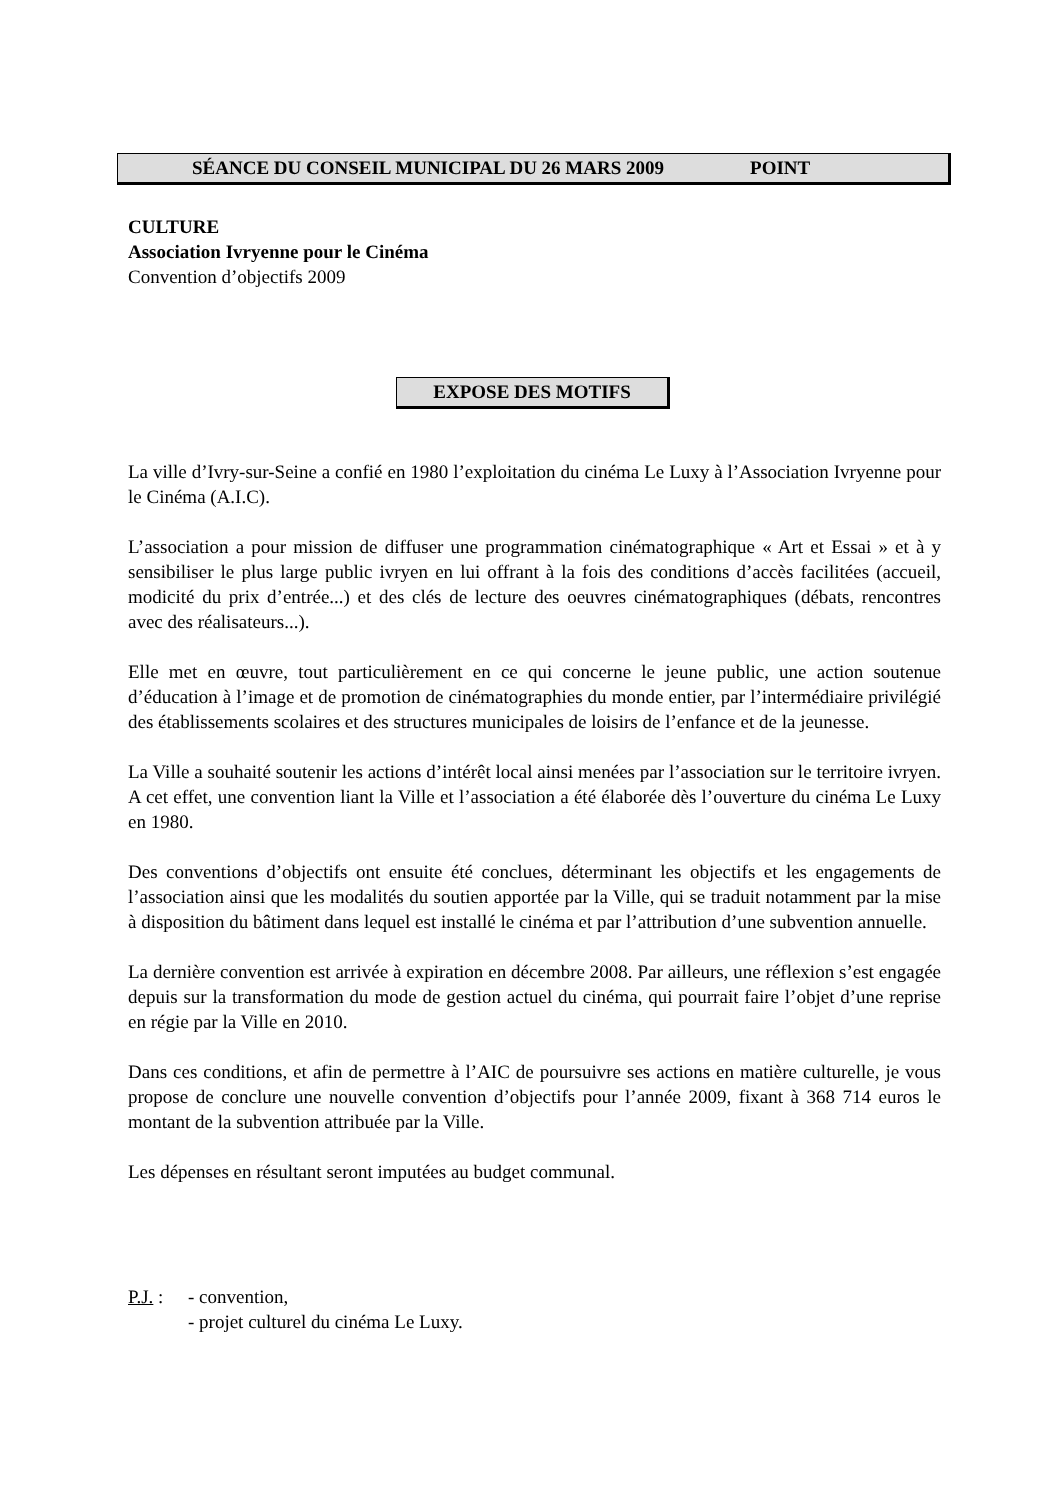SÉANCE DU CONSEIL MUNICIPAL DU 26 MARS 2009 POINT
CULTURE
Association Ivryenne pour le Cinéma
Convention d’objectifs 2009
EXPOSE DES MOTIFS
La ville d’Ivry-sur-Seine a confié en 1980 l’exploitation du cinéma Le Luxy à l’Association Ivryenne pour le Cinéma (A.I.C).
L’association a pour mission de diffuser une programmation cinématographique « Art et Essai » et à y sensibiliser le plus large public ivryen en lui offrant à la fois des conditions d’accès facilitées (accueil, modicité du prix d’entrée...) et des clés de lecture des oeuvres cinématographiques (débats, rencontres avec des réalisateurs...).
Elle met en œuvre, tout particulièrement en ce qui concerne le jeune public, une action soutenue d’éducation à l’image et de promotion de cinématographies du monde entier, par l’intermédiaire privilégié des établissements scolaires et des structures municipales de loisirs de l’enfance et de la jeunesse.
La Ville a souhaité soutenir les actions d’intérêt local ainsi menées par l’association sur le territoire ivryen. A cet effet, une convention liant la Ville et l’association a été élaborée dès l’ouverture du cinéma Le Luxy en 1980.
Des conventions d’objectifs ont ensuite été conclues, déterminant les objectifs et les engagements de l’association ainsi que les modalités du soutien apportée par la Ville, qui se traduit notamment par la mise à disposition du bâtiment dans lequel est installé le cinéma et par l’attribution d’une subvention annuelle.
La dernière convention est arrivée à expiration en décembre 2008. Par ailleurs, une réflexion s’est engagée depuis sur la transformation du mode de gestion actuel du cinéma, qui pourrait faire l’objet d’une reprise en régie par la Ville en 2010.
Dans ces conditions, et afin de permettre à l’AIC de poursuivre ses actions en matière culturelle, je vous propose de conclure une nouvelle convention d’objectifs pour l’année 2009, fixant à 368 714 euros le montant de la subvention attribuée par la Ville.
Les dépenses en résultant seront imputées au budget communal.
P.J. : - convention,
- projet culturel du cinéma Le Luxy.